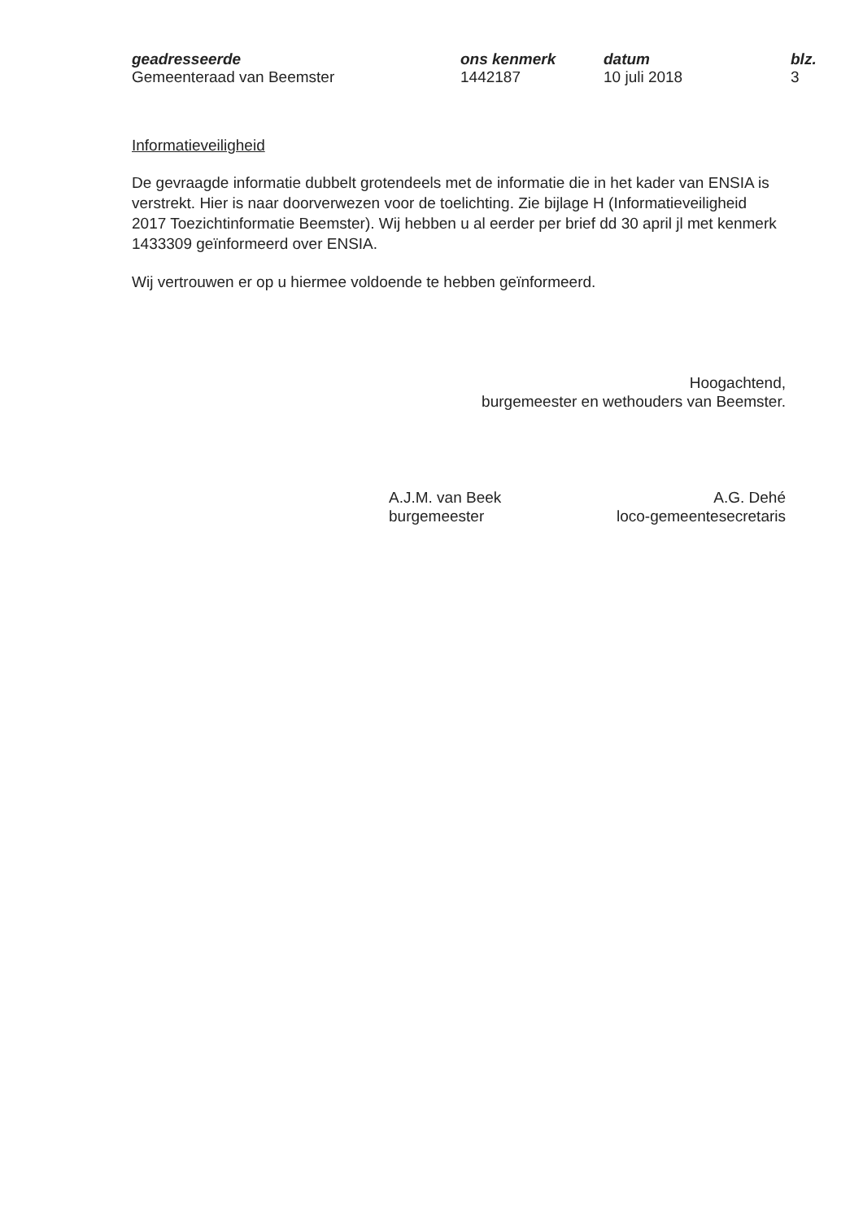geadresseerde
Gemeenteraad van Beemster
ons kenmerk
1442187
datum
10 juli 2018
blz.
3
Informatieveiligheid
De gevraagde informatie dubbelt grotendeels met de informatie die in het kader van ENSIA is verstrekt. Hier is naar doorverwezen voor de toelichting. Zie bijlage H (Informatieveiligheid 2017 Toezichtinformatie Beemster). Wij hebben u al eerder per brief dd 30 april jl met kenmerk 1433309 geïnformeerd over ENSIA.
Wij vertrouwen er op u hiermee voldoende te hebben geïnformeerd.
Hoogachtend,
burgemeester en wethouders van Beemster.
A.J.M. van Beek
burgemeester
A.G. Dehé
loco-gemeentesecretaris